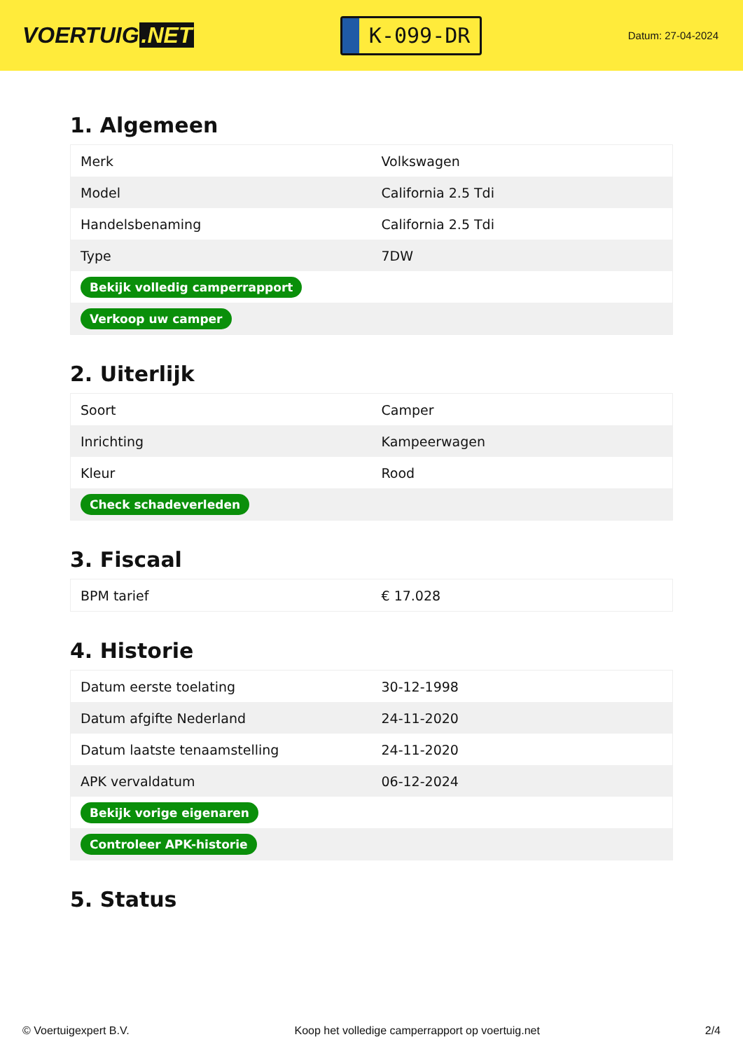VOERTUIG.NET
K-099-DR
Datum: 27-04-2024
1. Algemeen
| Merk | Volkswagen |
| Model | California 2.5 Tdi |
| Handelsbenaming | California 2.5 Tdi |
| Type | 7DW |
| Bekijk volledig camperrapport | |
| Verkoop uw camper | |
2. Uiterlijk
| Soort | Camper |
| Inrichting | Kampeerwagen |
| Kleur | Rood |
| Check schadeverleden | |
3. Fiscaal
| BPM tarief | € 17.028 |
4. Historie
| Datum eerste toelating | 30-12-1998 |
| Datum afgifte Nederland | 24-11-2020 |
| Datum laatste tenaamstelling | 24-11-2020 |
| APK vervaldatum | 06-12-2024 |
| Bekijk vorige eigenaren | |
| Controleer APK-historie | |
5. Status
© Voertuigexpert B.V. Koop het volledige camperrapport op voertuig.net 2/4